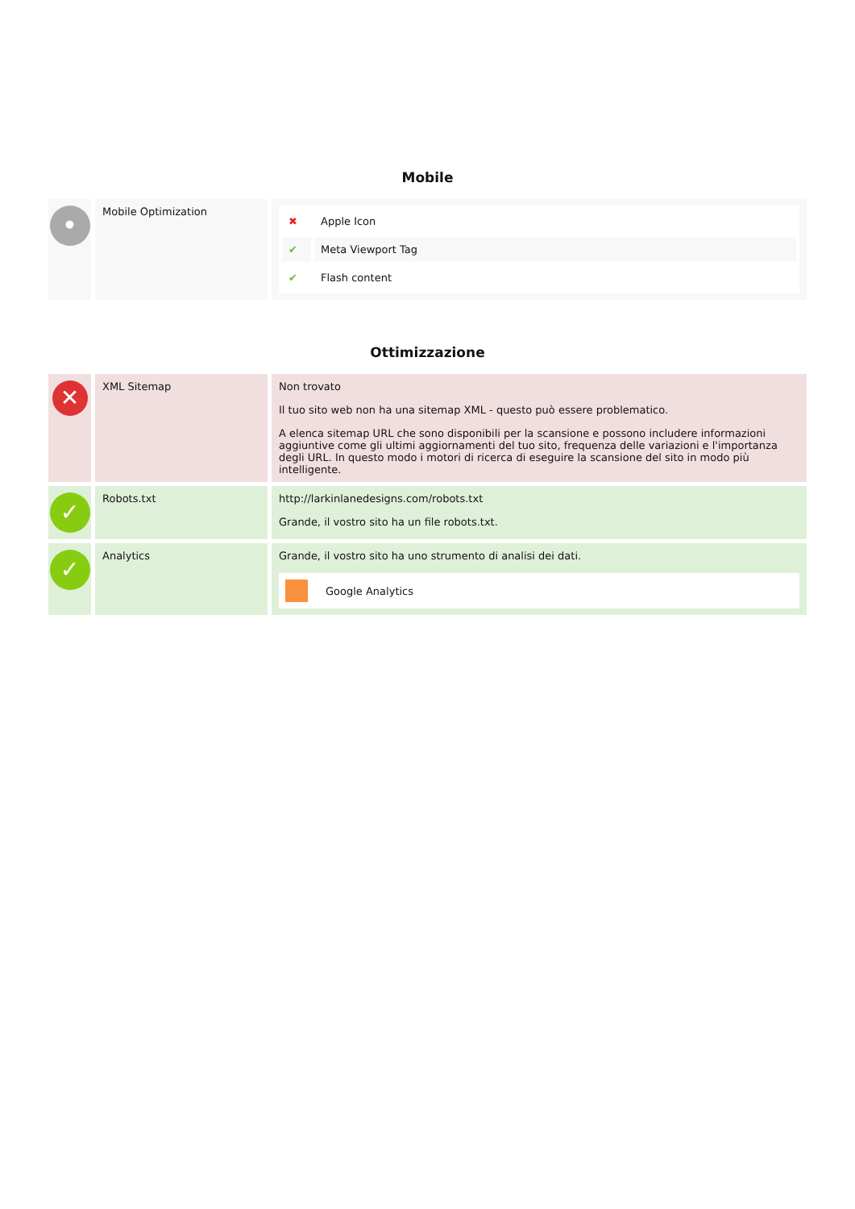Mobile
| • | Mobile Optimization | / ✖ / Apple Icon / / ✔ / Meta Viewport Tag / / ✔ / Flash content / |
Ottimizzazione
| ✕ | XML Sitemap | Non trovato Il tuo sito web non ha una sitemap XML - questo può essere problematico. A elenca sitemap URL che sono disponibili per la scansione e possono includere informazioni aggiuntive come gli ultimi aggiornamenti del tuo sito, frequenza delle variazioni e l'importanza degli URL. In questo modo i motori di ricerca di eseguire la scansione del sito in modo più intelligente. |
| ✓ | Robots.txt | http://larkinlanedesigns.com/robots.txt Grande, il vostro sito ha un file robots.txt. |
| ✓ | Analytics | Grande, il vostro sito ha uno strumento di analisi dei dati. Google Analytics |